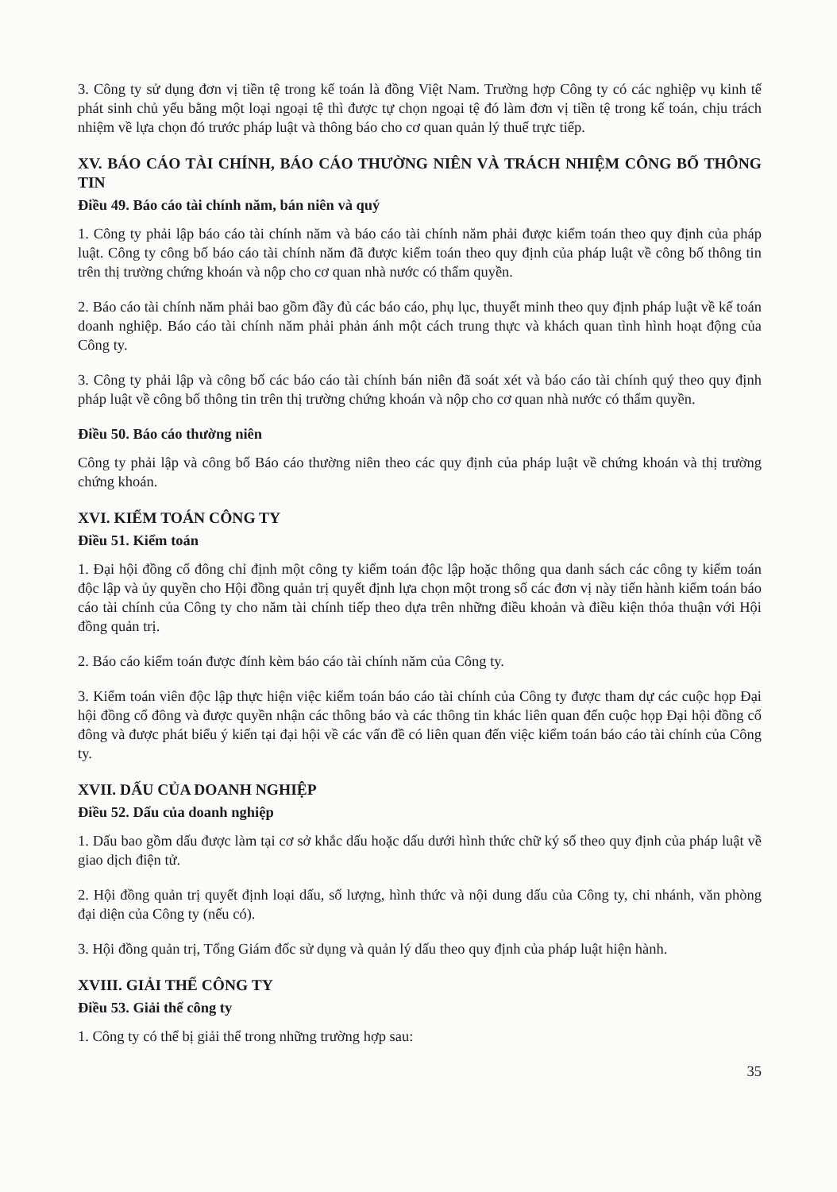3. Công ty sử dụng đơn vị tiền tệ trong kế toán là đồng Việt Nam. Trường hợp Công ty có các nghiệp vụ kinh tế phát sinh chủ yếu bằng một loại ngoại tệ thì được tự chọn ngoại tệ đó làm đơn vị tiền tệ trong kế toán, chịu trách nhiệm về lựa chọn đó trước pháp luật và thông báo cho cơ quan quản lý thuế trực tiếp.
XV. BÁO CÁO TÀI CHÍNH, BÁO CÁO THƯỜNG NIÊN VÀ TRÁCH NHIỆM CÔNG BỐ THÔNG TIN
Điều 49. Báo cáo tài chính năm, bán niên và quý
1. Công ty phải lập báo cáo tài chính năm và báo cáo tài chính năm phải được kiểm toán theo quy định của pháp luật. Công ty công bố báo cáo tài chính năm đã được kiểm toán theo quy định của pháp luật về công bố thông tin trên thị trường chứng khoán và nộp cho cơ quan nhà nước có thẩm quyền.
2. Báo cáo tài chính năm phải bao gồm đầy đủ các báo cáo, phụ lục, thuyết minh theo quy định pháp luật về kế toán doanh nghiệp. Báo cáo tài chính năm phải phản ánh một cách trung thực và khách quan tình hình hoạt động của Công ty.
3. Công ty phải lập và công bố các báo cáo tài chính bán niên đã soát xét và báo cáo tài chính quý theo quy định pháp luật về công bố thông tin trên thị trường chứng khoán và nộp cho cơ quan nhà nước có thẩm quyền.
Điều 50. Báo cáo thường niên
Công ty phải lập và công bố Báo cáo thường niên theo các quy định của pháp luật về chứng khoán và thị trường chứng khoán.
XVI. KIỂM TOÁN CÔNG TY
Điều 51. Kiểm toán
1. Đại hội đồng cổ đông chỉ định một công ty kiểm toán độc lập hoặc thông qua danh sách các công ty kiểm toán độc lập và ủy quyền cho Hội đồng quản trị quyết định lựa chọn một trong số các đơn vị này tiến hành kiểm toán báo cáo tài chính của Công ty cho năm tài chính tiếp theo dựa trên những điều khoản và điều kiện thỏa thuận với Hội đồng quản trị.
2. Báo cáo kiểm toán được đính kèm báo cáo tài chính năm của Công ty.
3. Kiểm toán viên độc lập thực hiện việc kiểm toán báo cáo tài chính của Công ty được tham dự các cuộc họp Đại hội đồng cổ đông và được quyền nhận các thông báo và các thông tin khác liên quan đến cuộc họp Đại hội đồng cổ đông và được phát biểu ý kiến tại đại hội về các vấn đề có liên quan đến việc kiểm toán báo cáo tài chính của Công ty.
XVII. DẤU CỦA DOANH NGHIỆP
Điều 52. Dấu của doanh nghiệp
1. Dấu bao gồm dấu được làm tại cơ sở khắc dấu hoặc dấu dưới hình thức chữ ký số theo quy định của pháp luật về giao dịch điện tử.
2. Hội đồng quản trị quyết định loại dấu, số lượng, hình thức và nội dung dấu của Công ty, chi nhánh, văn phòng đại diện của Công ty (nếu có).
3. Hội đồng quản trị, Tổng Giám đốc sử dụng và quản lý dấu theo quy định của pháp luật hiện hành.
XVIII. GIẢI THỂ CÔNG TY
Điều 53. Giải thể công ty
1. Công ty có thể bị giải thể trong những trường hợp sau:
35